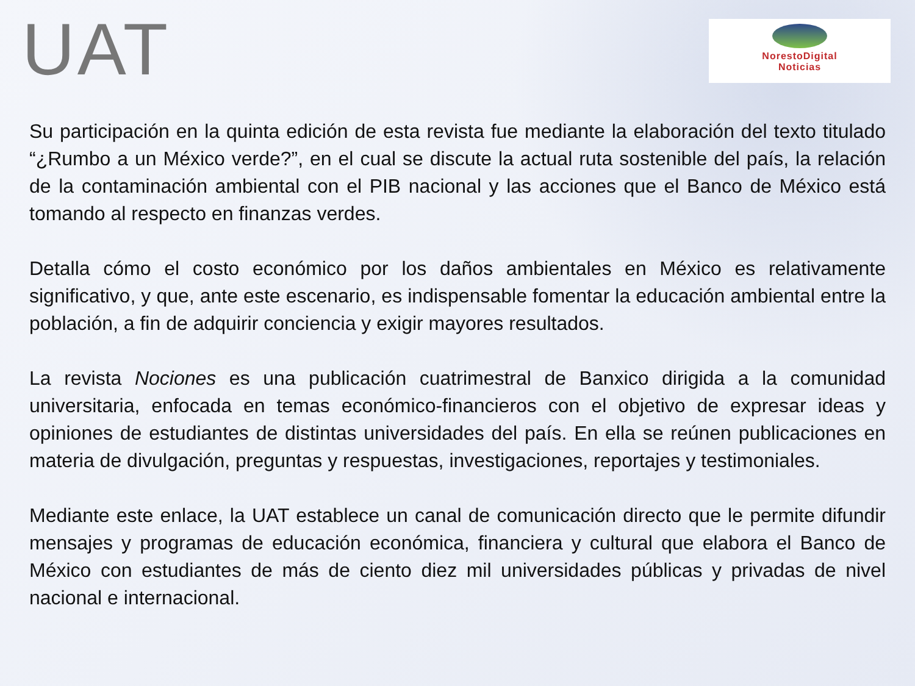UAT
NorestoDigital
Noticias
Su participación en la quinta edición de esta revista fue mediante la elaboración del texto titulado “¿Rumbo a un México verde?”, en el cual se discute la actual ruta sostenible del país, la relación de la contaminación ambiental con el PIB nacional y las acciones que el Banco de México está tomando al respecto en finanzas verdes.
Detalla cómo el costo económico por los daños ambientales en México es relativamente significativo, y que, ante este escenario, es indispensable fomentar la educación ambiental entre la población, a fin de adquirir conciencia y exigir mayores resultados.
La revista Nociones es una publicación cuatrimestral de Banxico dirigida a la comunidad universitaria, enfocada en temas económico-financieros con el objetivo de expresar ideas y opiniones de estudiantes de distintas universidades del país. En ella se reúnen publicaciones en materia de divulgación, preguntas y respuestas, investigaciones, reportajes y testimoniales.
Mediante este enlace, la UAT establece un canal de comunicación directo que le permite difundir mensajes y programas de educación económica, financiera y cultural que elabora el Banco de México con estudiantes de más de ciento diez mil universidades públicas y privadas de nivel nacional e internacional.